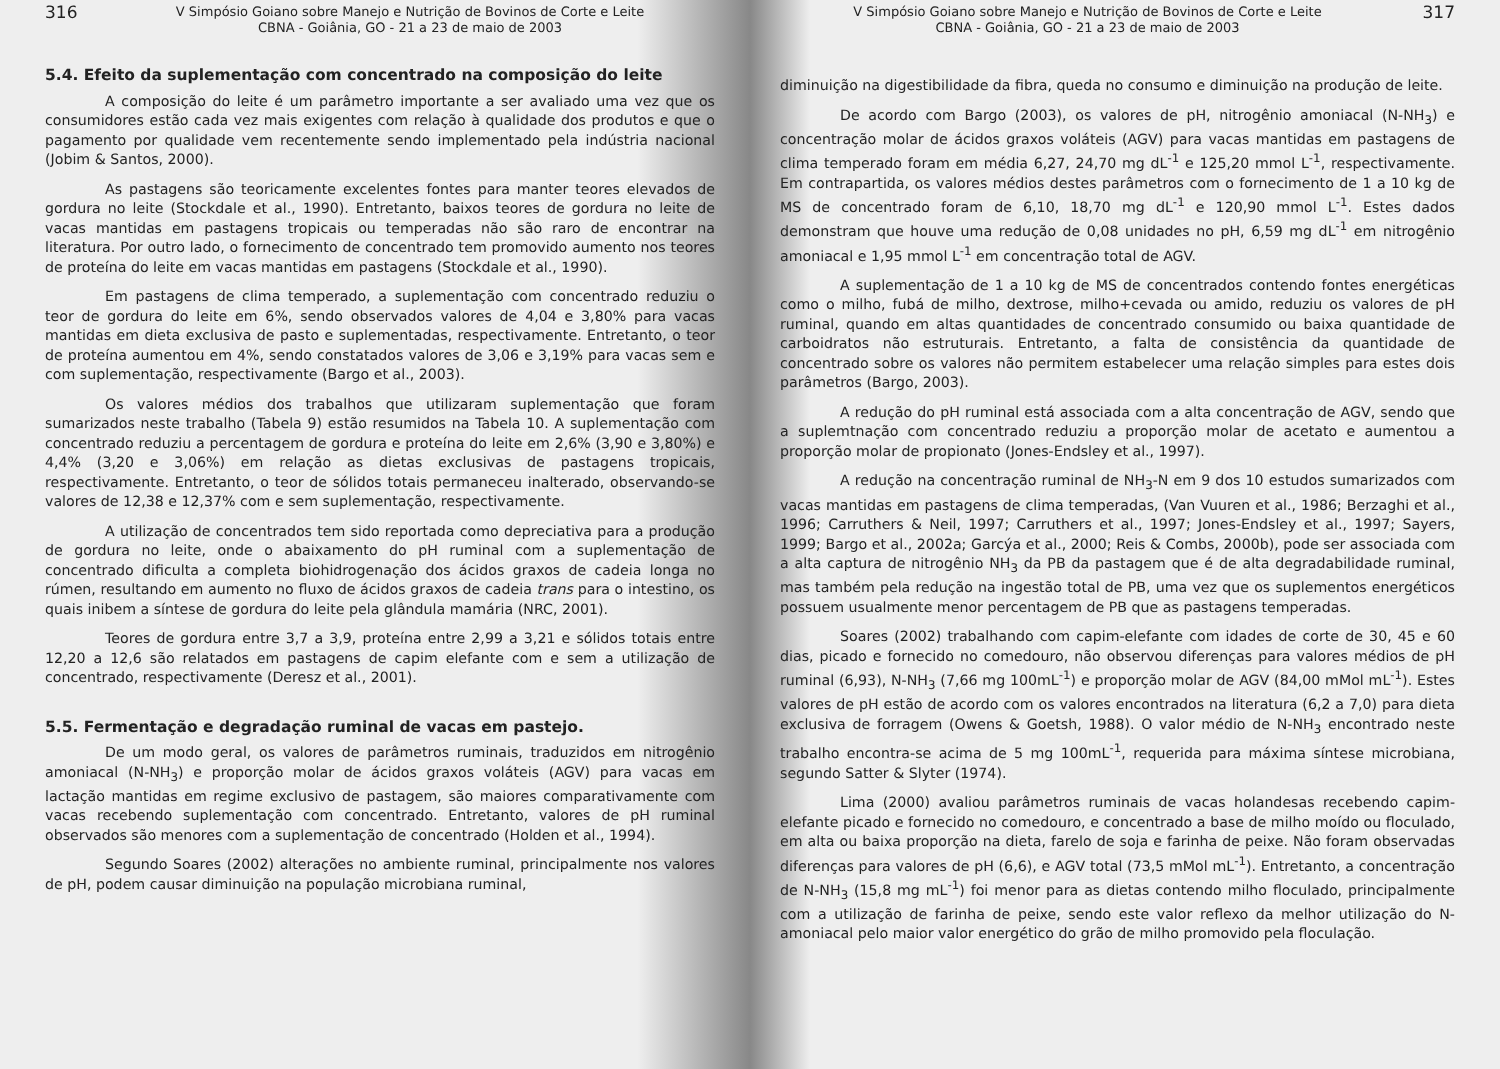316 V Simpósio Goiano sobre Manejo e Nutrição de Bovinos de Corte e Leite
CBNA - Goiânia, GO - 21 a 23 de maio de 2003
5.4. Efeito da suplementação com concentrado na composição do leite
A composição do leite é um parâmetro importante a ser avaliado uma vez que os consumidores estão cada vez mais exigentes com relação à qualidade dos produtos e que o pagamento por qualidade vem recentemente sendo implementado pela indústria nacional (Jobim & Santos, 2000).
As pastagens são teoricamente excelentes fontes para manter teores elevados de gordura no leite (Stockdale et al., 1990). Entretanto, baixos teores de gordura no leite de vacas mantidas em pastagens tropicais ou temperadas não são raro de encontrar na literatura. Por outro lado, o fornecimento de concentrado tem promovido aumento nos teores de proteína do leite em vacas mantidas em pastagens (Stockdale et al., 1990).
Em pastagens de clima temperado, a suplementação com concentrado reduziu o teor de gordura do leite em 6%, sendo observados valores de 4,04 e 3,80% para vacas mantidas em dieta exclusiva de pasto e suplementadas, respectivamente. Entretanto, o teor de proteína aumentou em 4%, sendo constatados valores de 3,06 e 3,19% para vacas sem e com suplementação, respectivamente (Bargo et al., 2003).
Os valores médios dos trabalhos que utilizaram suplementação que foram sumarizados neste trabalho (Tabela 9) estão resumidos na Tabela 10. A suplementação com concentrado reduziu a percentagem de gordura e proteína do leite em 2,6% (3,90 e 3,80%) e 4,4% (3,20 e 3,06%) em relação as dietas exclusivas de pastagens tropicais, respectivamente. Entretanto, o teor de sólidos totais permaneceu inalterado, observando-se valores de 12,38 e 12,37% com e sem suplementação, respectivamente.
A utilização de concentrados tem sido reportada como depreciativa para a produção de gordura no leite, onde o abaixamento do pH ruminal com a suplementação de concentrado dificulta a completa biohidrogenação dos ácidos graxos de cadeia longa no rúmen, resultando em aumento no fluxo de ácidos graxos de cadeia trans para o intestino, os quais inibem a síntese de gordura do leite pela glândula mamária (NRC, 2001).
Teores de gordura entre 3,7 a 3,9, proteína entre 2,99 a 3,21 e sólidos totais entre 12,20 a 12,6 são relatados em pastagens de capim elefante com e sem a utilização de concentrado, respectivamente (Deresz et al., 2001).
5.5. Fermentação e degradação ruminal de vacas em pastejo.
De um modo geral, os valores de parâmetros ruminais, traduzidos em nitrogênio amoniacal (N-NH<sub>3</sub>) e proporção molar de ácidos graxos voláteis (AGV) para vacas em lactação mantidas em regime exclusivo de pastagem, são maiores comparativamente com vacas recebendo suplementação com concentrado. Entretanto, valores de pH ruminal observados são menores com a suplementação de concentrado (Holden et al., 1994).
Segundo Soares (2002) alterações no ambiente ruminal, principalmente nos valores de pH, podem causar diminuição na população microbiana ruminal,
V Simpósio Goiano sobre Manejo e Nutrição de Bovinos de Corte e Leite
CBNA - Goiânia, GO - 21 a 23 de maio de 2003 317
diminuição na digestibilidade da fibra, queda no consumo e diminuição na produção de leite.
De acordo com Bargo (2003), os valores de pH, nitrogênio amoniacal (N-NH<sub>3</sub>) e concentração molar de ácidos graxos voláteis (AGV) para vacas mantidas em pastagens de clima temperado foram em média 6,27, 24,70 mg dL<sup>-1</sup> e 125,20 mmol L<sup>-1</sup>, respectivamente. Em contrapartida, os valores médios destes parâmetros com o fornecimento de 1 a 10 kg de MS de concentrado foram de 6,10, 18,70 mg dL<sup>-1</sup> e 120,90 mmol L<sup>-1</sup>. Estes dados demonstram que houve uma redução de 0,08 unidades no pH, 6,59 mg dL<sup>-1</sup> em nitrogênio amoniacal e 1,95 mmol L<sup>-1</sup> em concentração total de AGV.
A suplementação de 1 a 10 kg de MS de concentrados contendo fontes energéticas como o milho, fubá de milho, dextrose, milho+cevada ou amido, reduziu os valores de pH ruminal, quando em altas quantidades de concentrado consumido ou baixa quantidade de carboidratos não estruturais. Entretanto, a falta de consistência da quantidade de concentrado sobre os valores não permitem estabelecer uma relação simples para estes dois parâmetros (Bargo, 2003).
A redução do pH ruminal está associada com a alta concentração de AGV, sendo que a suplemtnação com concentrado reduziu a proporção molar de acetato e aumentou a proporção molar de propionato (Jones-Endsley et al., 1997).
A redução na concentração ruminal de NH<sub>3</sub>-N em 9 dos 10 estudos sumarizados com vacas mantidas em pastagens de clima temperadas, (Van Vuuren et al., 1986; Berzaghi et al., 1996; Carruthers & Neil, 1997; Carruthers et al., 1997; Jones-Endsley et al., 1997; Sayers, 1999; Bargo et al., 2002a; Garcýa et al., 2000; Reis & Combs, 2000b), pode ser associada com a alta captura de nitrogênio NH<sub>3</sub> da PB da pastagem que é de alta degradabilidade ruminal, mas também pela redução na ingestão total de PB, uma vez que os suplementos energéticos possuem usualmente menor percentagem de PB que as pastagens temperadas.
Soares (2002) trabalhando com capim-elefante com idades de corte de 30, 45 e 60 dias, picado e fornecido no comedouro, não observou diferenças para valores médios de pH ruminal (6,93), N-NH<sub>3</sub> (7,66 mg 100mL<sup>-1</sup>) e proporção molar de AGV (84,00 mMol mL<sup>-1</sup>). Estes valores de pH estão de acordo com os valores encontrados na literatura (6,2 a 7,0) para dieta exclusiva de forragem (Owens & Goetsh, 1988). O valor médio de N-NH<sub>3</sub> encontrado neste trabalho encontra-se acima de 5 mg 100mL<sup>-1</sup>, requerida para máxima síntese microbiana, segundo Satter & Slyter (1974).
Lima (2000) avaliou parâmetros ruminais de vacas holandesas recebendo capim-elefante picado e fornecido no comedouro, e concentrado a base de milho moído ou floculado, em alta ou baixa proporção na dieta, farelo de soja e farinha de peixe. Não foram observadas diferenças para valores de pH (6,6), e AGV total (73,5 mMol mL<sup>-1</sup>). Entretanto, a concentração de N-NH<sub>3</sub> (15,8 mg mL<sup>-1</sup>) foi menor para as dietas contendo milho floculado, principalmente com a utilização de farinha de peixe, sendo este valor reflexo da melhor utilização do N-amoniacal pelo maior valor energético do grão de milho promovido pela floculação.